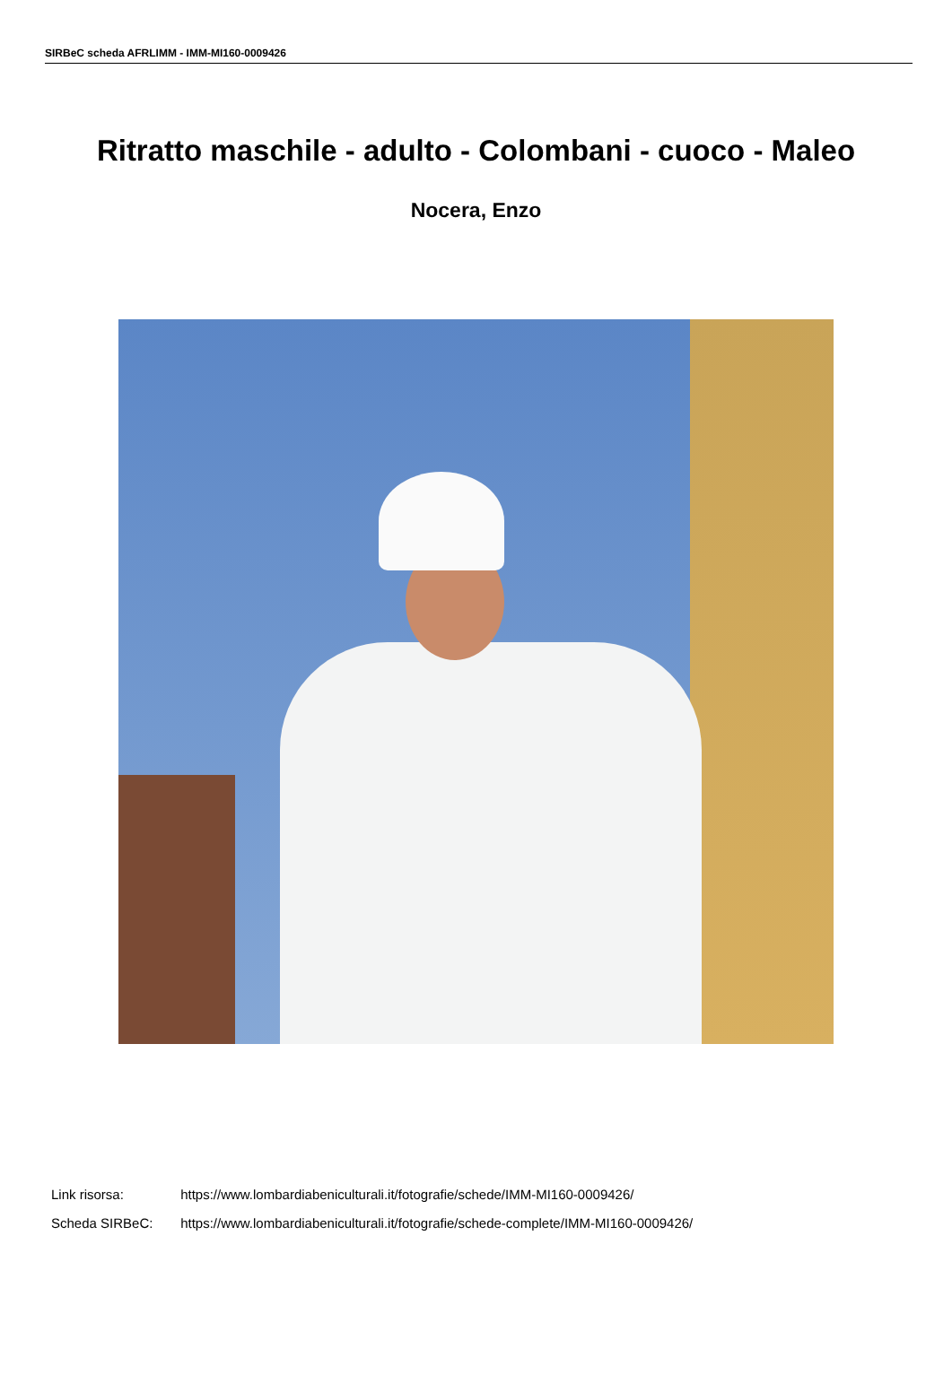SIRBeC scheda AFRLIMM - IMM-MI160-0009426
Ritratto maschile - adulto - Colombani - cuoco - Maleo
Nocera, Enzo
Link risorsa: https://www.lombardiabeniculturali.it/fotografie/schede/IMM-MI160-0009426/
Scheda SIRBeC: https://www.lombardiabeniculturali.it/fotografie/schede-complete/IMM-MI160-0009426/